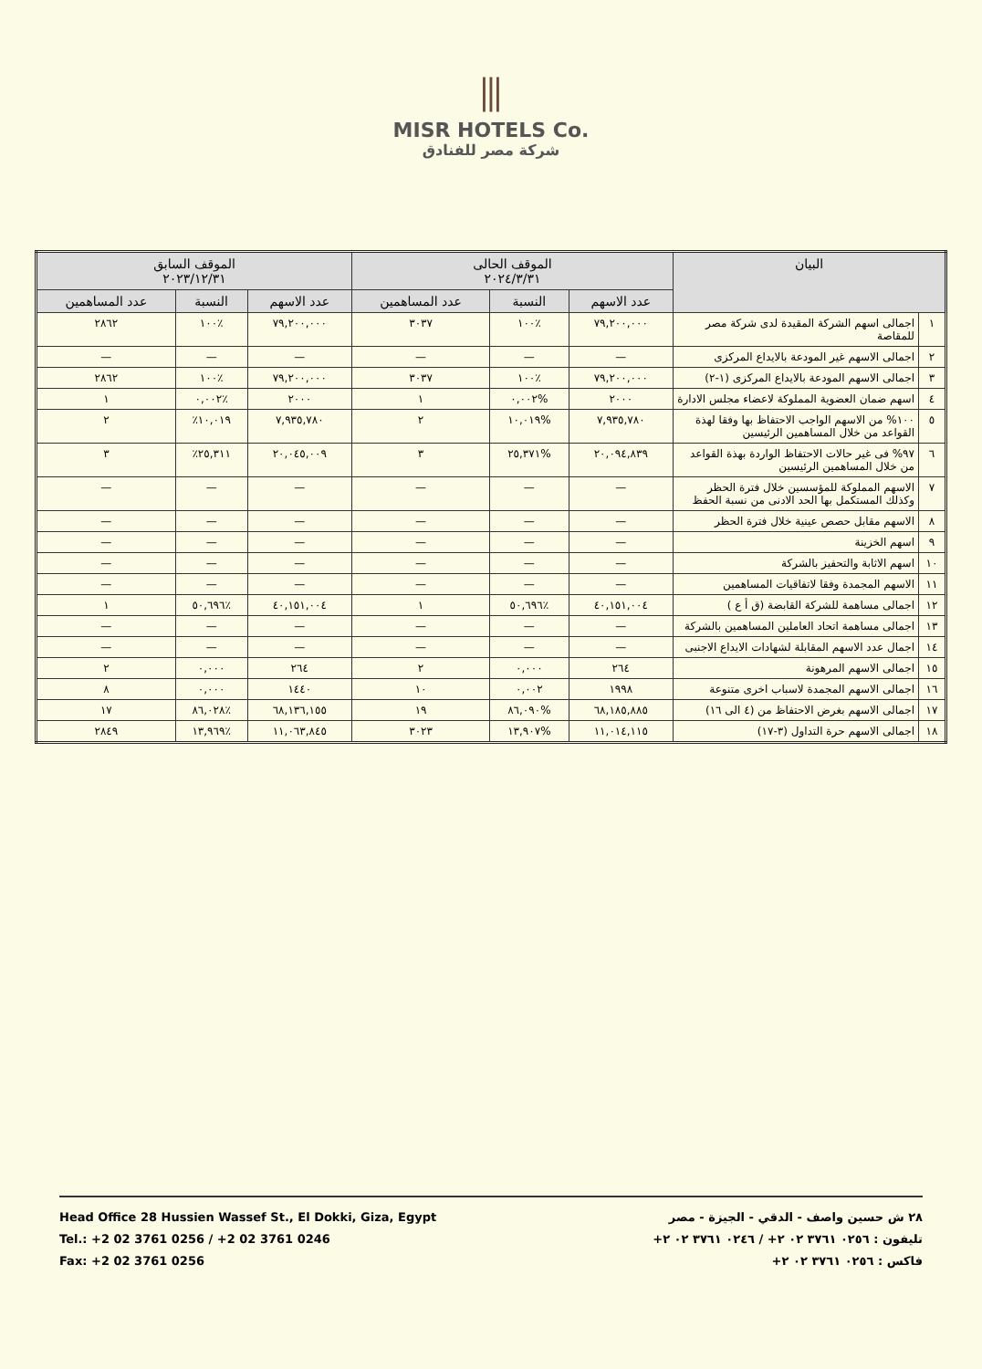⫼
MISR HOTELS Co.
شركة مصر للفنادق
| البيان | | الموقف الحالى ٢٠٢٤/٣/٣١ | | | الموقف السابق ٢٠٢٣/١٢/٣١ | | |
| --- | --- | --- | --- | --- | --- | --- | --- |
| | | عدد الاسهم | النسبة | عدد المساهمين | عدد الاسهم | النسبة | عدد المساهمين |
| ١ | اجمالى اسهم الشركة المقيدة لدى شركة مصر للمقاصة | ٧٩,٢٠٠,٠٠٠ | ٪١٠٠ | ٣٠٣٧ | ٧٩,٢٠٠,٠٠٠ | ٪١٠٠ | ٢٨٦٢ |
| ٢ | اجمالى الاسهم غير المودعة بالايداع المركزى | — | — | — | — | — | — |
| ٣ | اجمالى الاسهم المودعة بالايداع المركزى (١-٢) | ٧٩,٢٠٠,٠٠٠ | ٪١٠٠ | ٣٠٣٧ | ٧٩,٢٠٠,٠٠٠ | ٪١٠٠ | ٢٨٦٢ |
| ٤ | اسهم ضمان العضوية المملوكة لاعضاء مجلس الادارة | ٢٠٠٠ | %٠,٠٠٢ | ١ | ٢٠٠٠ | ٪٠,٠٠٢ | ١ |
| ٥ | ١٠٠% من الاسهم الواجب الاحتفاظ بها وفقا لهذة القواعد من خلال المساهمين الرئيسين | ٧,٩٣٥,٧٨٠ | %١٠,٠١٩ | ٢ | ٧,٩٣٥,٧٨٠ | ١٠,٠١٩٪ | ٢ |
| ٦ | ٩٧% فى غير حالات الاحتفاظ الواردة بهذة القواعد من خلال المساهمين الرئيسين | ٢٠,٠٩٤,٨٣٩ | %٢٥,٣٧١ | ٣ | ٢٠,٠٤٥,٠٠٩ | ٢٥,٣١١٪ | ٣ |
| ٧ | الاسهم المملوكة للمؤسسين خلال فترة الحظر وكذلك المستكمل بها الحد الادنى من نسبة الحفظ | — | — | — | — | — | — |
| ٨ | الاسهم مقابل حصص عينية خلال فترة الحظر | — | — | — | — | — | — |
| ٩ | اسهم الخزينة | — | — | — | — | — | — |
| ١٠ | اسهم الاثابة والتحفيز بالشركة | — | — | — | — | — | — |
| ١١ | الاسهم المجمدة وفقا لاتفاقيات المساهمين | — | — | — | — | — | — |
| ١٢ | اجمالى مساهمة للشركة القابضة (ق أ ع ) | ٤٠,١٥١,٠٠٤ | ٪٥٠,٦٩٦ | ١ | ٤٠,١٥١,٠٠٤ | ٪٥٠,٦٩٦ | ١ |
| ١٣ | اجمالى مساهمة اتحاد العاملين المساهمين بالشركة | — | — | — | — | — | — |
| ١٤ | اجمال عدد الاسهم المقابلة لشهادات الايداع الاجنبى | — | — | — | — | — | — |
| ١٥ | اجمالى الاسهم المرهونة | ٢٦٤ | ٠,٠٠٠ | ٢ | ٢٦٤ | ٠,٠٠٠ | ٢ |
| ١٦ | اجمالى الاسهم المجمدة لاسباب اخرى متنوعة | ١٩٩٨ | ٠,٠٠٢ | ١٠ | ١٤٤٠ | ٠,٠٠٠ | ٨ |
| ١٧ | اجمالى الاسهم بغرض الاحتفاظ من (٤ الى ١٦) | ٦٨,١٨٥,٨٨٥ | %٨٦,٠٩٠ | ١٩ | ٦٨,١٣٦,١٥٥ | ٪٨٦,٠٢٨ | ١٧ |
| ١٨ | اجمالى الاسهم حرة التداول (٣-١٧) | ١١,٠١٤,١١٥ | %١٣,٩٠٧ | ٣٠٢٣ | ١١,٠٦٣,٨٤٥ | ٪١٣,٩٦٩ | ٢٨٤٩ |
Head Office 28 Hussien Wassef St., El Dokki, Giza, Egypt
Tel.: +2 02 3761 0256 / +2 02 3761 0246
Fax: +2 02 3761 0256
٢٨ ش حسين واصف - الدقي - الجيزة - مصر
تليفون : ٠٢٥٦ ٣٧٦١ ٠٢ ٢+ / ٠٢٤٦ ٣٧٦١ ٠٢ ٢+
فاكس : ٠٢٥٦ ٣٧٦١ ٠٢ ٢+